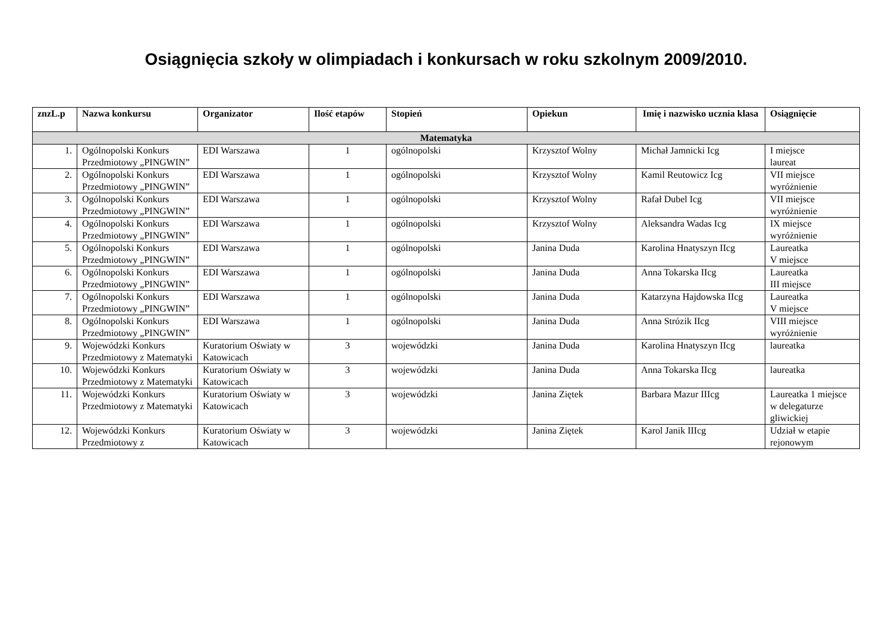Osiągnięcia szkoły w olimpiadach i konkursach w roku szkolnym 2009/2010.
| znzL.p | Nazwa konkursu | Organizator | Ilość etapów | Stopień | Opiekun | Imię i nazwisko ucznia klasa | Osiągnięcie |
| --- | --- | --- | --- | --- | --- | --- | --- |
| Matematyka | | | | | | | |
| 1. | Ogólnopolski Konkurs Przedmiotowy „PINGWIN” | EDI Warszawa | 1 | ogólnopolski | Krzysztof Wolny | Michał Jamnicki Icg | I miejsce laureat |
| 2. | Ogólnopolski Konkurs Przedmiotowy „PINGWIN” | EDI Warszawa | 1 | ogólnopolski | Krzysztof Wolny | Kamil Reutowicz Icg | VII miejsce wyróżnienie |
| 3. | Ogólnopolski Konkurs Przedmiotowy „PINGWIN” | EDI Warszawa | 1 | ogólnopolski | Krzysztof Wolny | Rafał Dubel Icg | VII miejsce wyróżnienie |
| 4. | Ogólnopolski Konkurs Przedmiotowy „PINGWIN” | EDI Warszawa | 1 | ogólnopolski | Krzysztof Wolny | Aleksandra Wadas Icg | IX miejsce wyróżnienie |
| 5. | Ogólnopolski Konkurs Przedmiotowy „PINGWIN” | EDI Warszawa | 1 | ogólnopolski | Janina Duda | Karolina Hnatyszyn IIcg | Laureatka V miejsce |
| 6. | Ogólnopolski Konkurs Przedmiotowy „PINGWIN” | EDI Warszawa | 1 | ogólnopolski | Janina Duda | Anna Tokarska IIcg | Laureatka III miejsce |
| 7. | Ogólnopolski Konkurs Przedmiotowy „PINGWIN” | EDI Warszawa | 1 | ogólnopolski | Janina Duda | Katarzyna Hajdowska IIcg | Laureatka V miejsce |
| 8. | Ogólnopolski Konkurs Przedmiotowy „PINGWIN” | EDI Warszawa | 1 | ogólnopolski | Janina Duda | Anna Strózik IIcg | VIII miejsce wyróżnienie |
| 9. | Wojewódzki Konkurs Przedmiotowy z Matematyki | Kuratorium Oświaty w Katowicach | 3 | wojewódzki | Janina Duda | Karolina Hnatyszyn IIcg | laureatka |
| 10. | Wojewódzki Konkurs Przedmiotowy z Matematyki | Kuratorium Oświaty w Katowicach | 3 | wojewódzki | Janina Duda | Anna Tokarska IIcg | laureatka |
| 11. | Wojewódzki Konkurs Przedmiotowy z Matematyki | Kuratorium Oświaty w Katowicach | 3 | wojewódzki | Janina Ziętek | Barbara Mazur IIIcg | Laureatka 1 miejsce w delegaturze gliwickiej |
| 12. | Wojewódzki Konkurs Przedmiotowy z | Kuratorium Oświaty w Katowicach | 3 | wojewódzki | Janina Ziętek | Karol Janik IIIcg | Udział w etapie rejonowym |